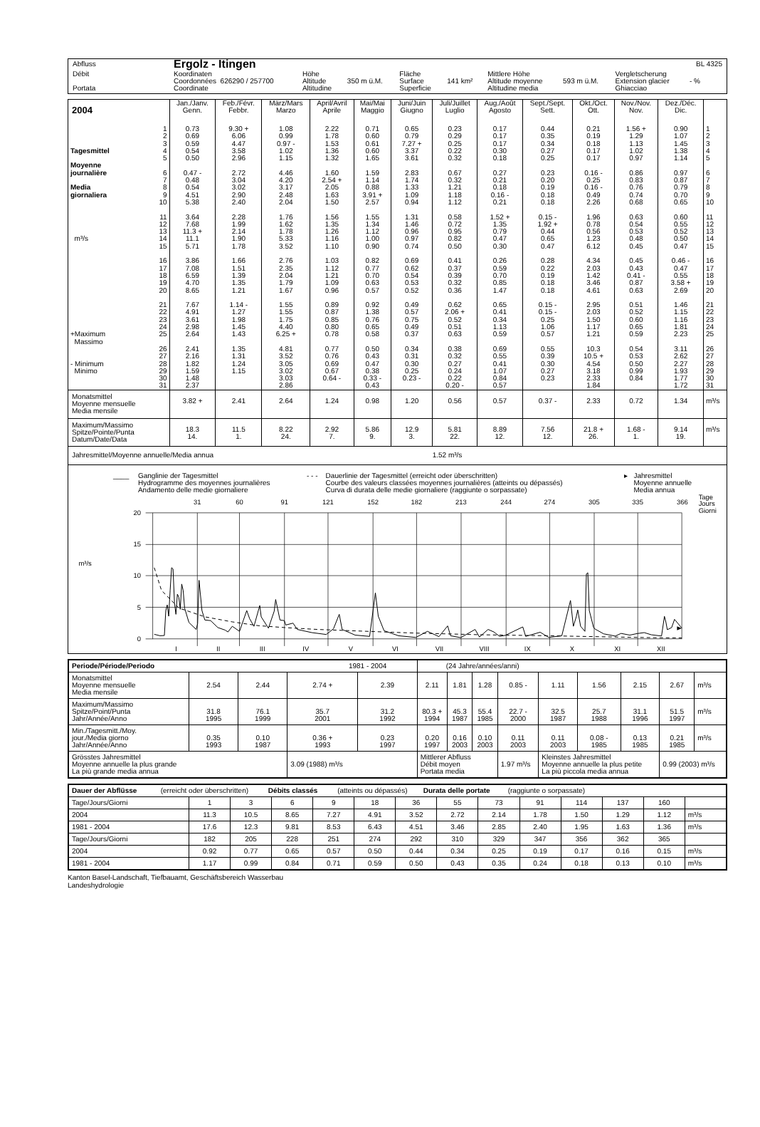| Abfluss | Ergolz - Itingen | | | | | | | | BL 4325 |
| Débit Portata | Koordinaten Coordonnées 626290 / 257700 Coordinate | Höhe Altitude Altitudine | 350 m ü.M. | Fläche Surface Superficie | 141 km² | Mittlere Höhe Altitude moyenne Altitudine media | 593 m ü.M. | Vergletscherung Extension glacier Ghiacciao | - % |
| 2004 | | Jan./Janv. Genn. | Feb./Févr. Febbr. | März/Mars Marzo | April/Avril Aprile | Mai/Mai Maggio | Juni/Juin Giugno | Juli/Juillet Luglio | Aug./Août Agosto | Sept./Sept. Sett. | Okt./Oct. Ott. | Nov./Nov. Nov. | Dez./Déc. Dic. | |
| --- | --- | --- | --- | --- | --- | --- | --- | --- | --- | --- | --- | --- | --- | --- |
| | 1 | 0.73 | 9.30 + | 1.08 | 2.22 | 0.71 | 0.65 | 0.23 | 0.17 | 0.44 | 0.21 | 1.56 + | 0.90 | 1 |
| | 2 | 0.69 | 6.06 | 0.99 | 1.78 | 0.60 | 0.79 | 0.29 | 0.17 | 0.35 | 0.19 | 1.29 | 1.07 | 2 |
| | 3 | 0.59 | 4.47 | 0.97 - | 1.53 | 0.61 | 7.27 + | 0.25 | 0.17 | 0.34 | 0.18 | 1.13 | 1.45 | 3 |
| Tagesmittel | 4 | 0.54 | 3.58 | 1.02 | 1.36 | 0.60 | 3.37 | 0.22 | 0.30 | 0.27 | 0.17 | 1.02 | 1.38 | 4 |
| | 5 | 0.50 | 2.96 | 1.15 | 1.32 | 1.65 | 3.61 | 0.32 | 0.18 | 0.25 | 0.17 | 0.97 | 1.14 | 5 |
| Moyenne journalière | 6 | 0.47 - | 2.72 | 4.46 | 1.60 | 1.59 | 2.83 | 0.67 | 0.27 | 0.23 | 0.16 - | 0.86 | 0.97 | 6 |
| | 7 | 0.48 | 3.04 | 4.20 | 2.54 + | 1.14 | 1.74 | 0.32 | 0.21 | 0.20 | 0.25 | 0.83 | 0.87 | 7 |
| Media | 8 | 0.54 | 3.02 | 3.17 | 2.05 | 0.88 | 1.33 | 1.21 | 0.18 | 0.19 | 0.16 - | 0.76 | 0.79 | 8 |
| giornaliera | 9 | 4.51 | 2.90 | 2.48 | 1.63 | 3.91 + | 1.09 | 1.18 | 0.16 - | 0.18 | 0.49 | 0.74 | 0.70 | 9 |
| | 10 | 5.38 | 2.40 | 2.04 | 1.50 | 2.57 | 0.94 | 1.12 | 0.21 | 0.18 | 2.26 | 0.68 | 0.65 | 10 |
| | 11 | 3.64 | 2.28 | 1.76 | 1.56 | 1.55 | 1.31 | 0.58 | 1.52 + | 0.15 - | 1.96 | 0.63 | 0.60 | 11 |
| | 12 | 7.68 | 1.99 | 1.62 | 1.35 | 1.34 | 1.46 | 0.72 | 1.35 | 1.92 + | 0.78 | 0.54 | 0.55 | 12 |
| | 13 | 11.3 + | 2.14 | 1.78 | 1.26 | 1.12 | 0.96 | 0.95 | 0.79 | 0.44 | 0.56 | 0.53 | 0.52 | 13 |
| m³/s | 14 | 11.1 | 1.90 | 5.33 | 1.16 | 1.00 | 0.97 | 0.82 | 0.47 | 0.65 | 1.23 | 0.48 | 0.50 | 14 |
| | 15 | 5.71 | 1.78 | 3.52 | 1.10 | 0.90 | 0.74 | 0.50 | 0.30 | 0.47 | 6.12 | 0.45 | 0.47 | 15 |
| | 16 | 3.86 | 1.66 | 2.76 | 1.03 | 0.82 | 0.69 | 0.41 | 0.26 | 0.28 | 4.34 | 0.45 | 0.46 - | 16 |
| | 17 | 7.08 | 1.51 | 2.35 | 1.12 | 0.77 | 0.62 | 0.37 | 0.59 | 0.22 | 2.03 | 0.43 | 0.47 | 17 |
| | 18 | 6.59 | 1.39 | 2.04 | 1.21 | 0.70 | 0.54 | 0.39 | 0.70 | 0.19 | 1.42 | 0.41 - | 0.55 | 18 |
| | 19 | 4.70 | 1.35 | 1.79 | 1.09 | 0.63 | 0.53 | 0.32 | 0.85 | 0.18 | 3.46 | 0.87 | 3.58 + | 19 |
| | 20 | 8.65 | 1.21 | 1.67 | 0.96 | 0.57 | 0.52 | 0.36 | 1.47 | 0.18 | 4.61 | 0.63 | 2.69 | 20 |
| | 21 | 7.67 | 1.14 - | 1.55 | 0.89 | 0.92 | 0.49 | 0.62 | 0.65 | 0.15 - | 2.95 | 0.51 | 1.46 | 21 |
| | 22 | 4.91 | 1.27 | 1.55 | 0.87 | 1.38 | 0.57 | 2.06 + | 0.41 | 0.15 - | 2.03 | 0.52 | 1.15 | 22 |
| | 23 | 3.61 | 1.98 | 1.75 | 0.85 | 0.76 | 0.75 | 0.52 | 0.34 | 0.25 | 1.50 | 0.60 | 1.16 | 23 |
| | 24 | 2.98 | 1.45 | 4.40 | 0.80 | 0.65 | 0.49 | 0.51 | 1.13 | 1.06 | 1.17 | 0.65 | 1.81 | 24 |
| +Maximum | 25 | 2.64 | 1.43 | 6.25 + | 0.78 | 0.58 | 0.37 | 0.63 | 0.59 | 0.57 | 1.21 | 0.59 | 2.23 | 25 |
| Massimo | 26 | 2.41 | 1.35 | 4.81 | 0.77 | 0.50 | 0.34 | 0.38 | 0.69 | 0.55 | 10.3 | 0.54 | 3.11 | 26 |
| | 27 | 2.16 | 1.31 | 3.52 | 0.76 | 0.43 | 0.31 | 0.32 | 0.55 | 0.39 | 10.5 + | 0.53 | 2.62 | 27 |
| - Minimum | 28 | 1.82 | 1.24 | 3.05 | 0.69 | 0.47 | 0.30 | 0.27 | 0.41 | 0.30 | 4.54 | 0.50 | 2.27 | 28 |
| Minimo | 29 | 1.59 | 1.15 | 3.02 | 0.67 | 0.38 | 0.25 | 0.24 | 1.07 | 0.27 | 3.18 | 0.99 | 1.93 | 29 |
| | 30 | 1.48 | | 3.03 | 0.64 - | 0.33 - | 0.23 - | 0.22 | 0.84 | 0.23 | 2.33 | 0.84 | 1.77 | 30 |
| | 31 | 2.37 | | 2.86 | | 0.43 | | 0.20 - | 0.57 | | 1.84 | | 1.72 | 31 |
| Monatsmittel Moyenne mensuelle Media mensile | | 3.82 + | 2.41 | 2.64 | 1.24 | 0.98 | 1.20 | 0.56 | 0.57 | 0.37 - | 2.33 | 0.72 | 1.34 | m³/s |
| Maximum/Massimo Spitze/Pointe/Punta Datum/Date/Data | | 18.3 14. | 11.5 1. | 8.22 24. | 2.92 7. | 5.86 9. | 12.9 3. | 5.81 22. | 8.89 12. | 7.56 12. | 21.8 + 26. | 1.68 - 1. | 9.14 19. | m³/s |
| Jahresmittel/Moyenne annuelle/Media annua | | | | | | | | 1.52 m³/s | | | | | | |
| ____ | Ganglinie der Tagesmittel Hydrogramme des moyennes journalières Andamento delle medie giornaliere | - - - | Dauerlinie der Tagesmittel (erreicht oder überschritten) Courbe des valeurs classées moyennes journalières (atteints ou dépassés) Curva di durata delle medie giornaliere (raggiunte o sorpassate) | ▸ | Jahresmittel Moyenne annuelle Media annua |
31
60
91
121
152
182
213
244
274
305
335
366
Tage
Jours
Giorni
20
15
10
5
0
m³/s
I
II
III
IV
V
VI
VII
VIII
IX
X
XI
XII
| Periode/Période/Periodo 1981 - 2004 | | | | | (24 Jahre/années/anni) | | | | | | | | |
| Monatsmittel Moyenne mensuelle Media mensile | 2.54 | 2.44 | 2.74 + | 2.39 | 2.11 | 1.81 | 1.28 | 0.85 - | 1.11 | 1.56 | 2.15 | 2.67 | m³/s |
| Maximum/Massimo Spitze/Point/Punta Jahr/Année/Anno | 31.8 1995 | 76.1 1999 | 35.7 2001 | 31.2 1992 | 80.3 + 1994 | 45.3 1987 | 55.4 1985 | 22.7 - 2000 | 32.5 1987 | 25.7 1988 | 31.1 1996 | 51.5 1997 | m³/s |
| Min./Tagesmitt./Moy. jour./Media giorno Jahr/Année/Anno | 0.35 1993 | 0.10 1987 | 0.36 + 1993 | 0.23 1997 | 0.20 1997 | 0.16 2003 | 0.10 2003 | 0.11 2003 | 0.11 2003 | 0.08 - 1985 | 0.13 1985 | 0.21 1985 | m³/s |
| Grösstes Jahresmittel Moyenne annuelle la plus grande La più grande media annua | | | 3.09 (1988) m³/s | | Mittlerer Abfluss Débit moyen Portata media | | | 1.97 m³/s | Kleinstes Jahresmittel Moyenne annuelle la plus petite La più piccola media annua | | | 0.99 (2003) m³/s | |
| Dauer der Abflüsse (erreicht oder überschritten) Débits classés (atteints ou dépassés) Durata delle portate (raggiunte o sorpassate) | | | | | | | | | | | | | |
| Tage/Jours/Giorni | 1 | 3 | 6 | 9 | 18 | 36 | 55 | 73 | 91 | 114 | 137 | 160 | |
| 2004 | 11.3 | 10.5 | 8.65 | 7.27 | 4.91 | 3.52 | 2.72 | 2.14 | 1.78 | 1.50 | 1.29 | 1.12 | m³/s |
| 1981 - 2004 | 17.6 | 12.3 | 9.81 | 8.53 | 6.43 | 4.51 | 3.46 | 2.85 | 2.40 | 1.95 | 1.63 | 1.36 | m³/s |
| Tage/Jours/Giorni | 182 | 205 | 228 | 251 | 274 | 292 | 310 | 329 | 347 | 356 | 362 | 365 | |
| 2004 | 0.92 | 0.77 | 0.65 | 0.57 | 0.50 | 0.44 | 0.34 | 0.25 | 0.19 | 0.17 | 0.16 | 0.15 | m³/s |
| 1981 - 2004 | 1.17 | 0.99 | 0.84 | 0.71 | 0.59 | 0.50 | 0.43 | 0.35 | 0.24 | 0.18 | 0.13 | 0.10 | m³/s |
Kanton Basel-Landschaft, Tiefbauamt, Geschäftsbereich Wasserbau
Landeshydrologie